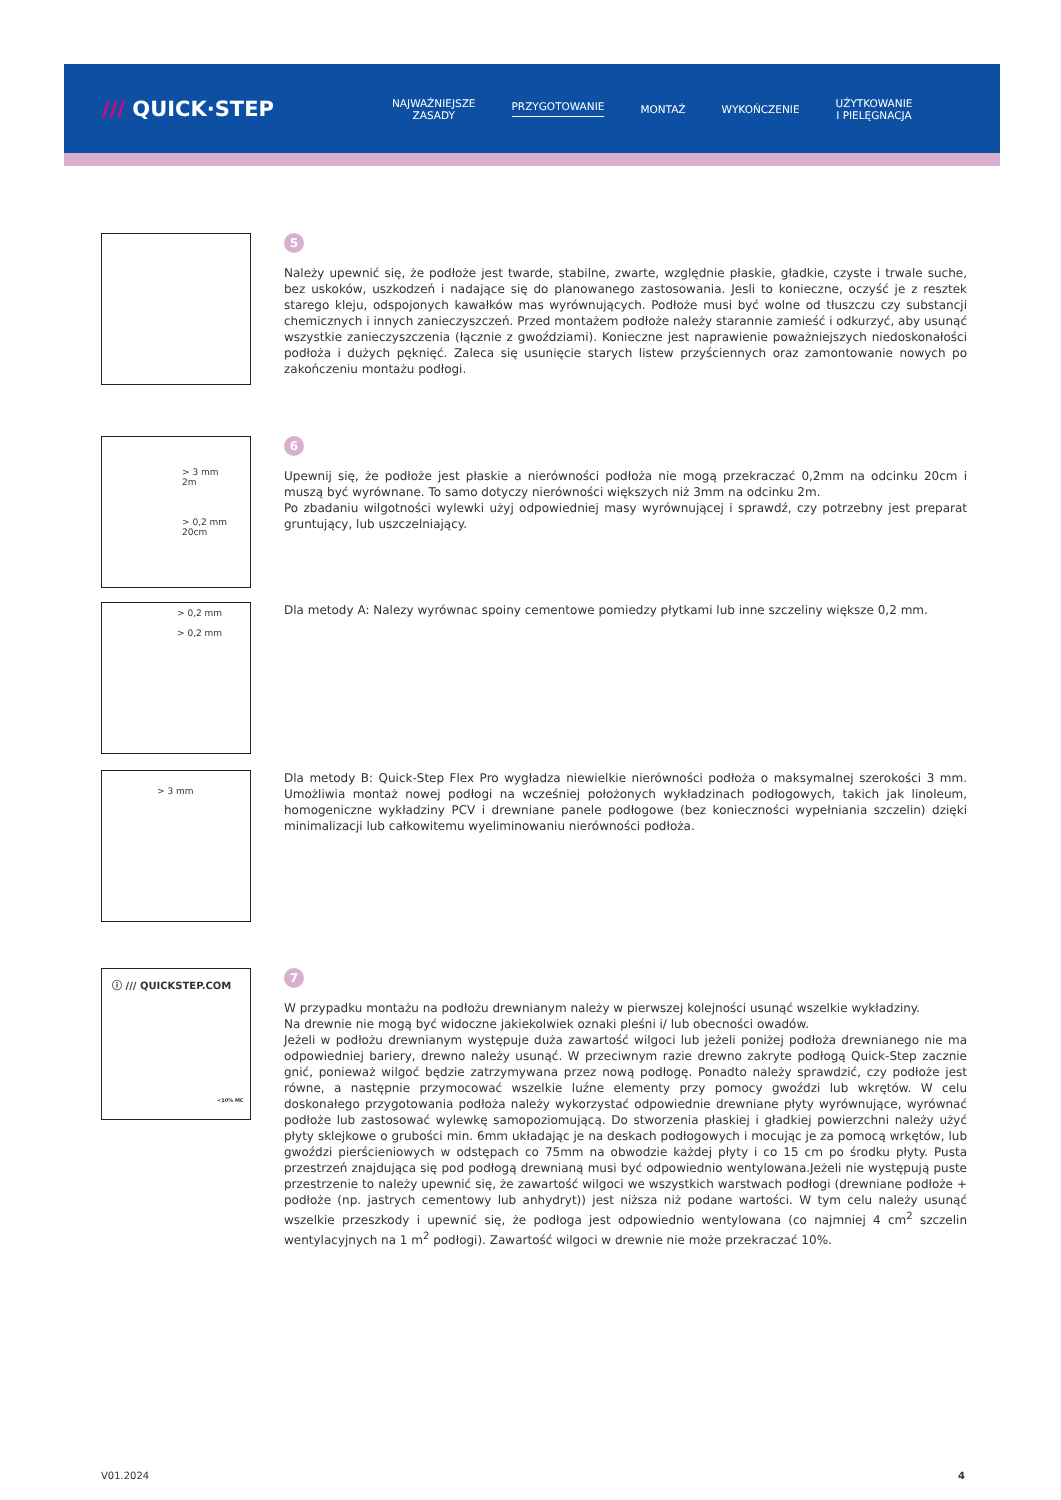/// QUICK·STEP
NAJWAŻNIEJSZE
ZASADY
PRZYGOTOWANIE MONTAŻ WYKOŃCZENIE
UŻYTKOWANIE
I PIELĘGNACJA
5
Należy upewnić się, że podłoże jest twarde, stabilne, zwarte, względnie płaskie, gładkie, czyste i trwale suche, bez uskoków, uszkodzeń i nadające się do planowanego zastosowania. Jesli to konieczne, oczyść je z resztek starego kleju, odspojonych kawałków mas wyrównujących. Podłoże musi być wolne od tłuszczu czy substancji chemicznych i innych zanieczyszczeń. Przed montażem podłoże należy starannie zamieść i odkurzyć, aby usunąć wszystkie zanieczyszczenia (łącznie z gwoździami). Konieczne jest naprawienie poważniejszych niedoskonałości podłoża i dużych pęknięć. Zaleca się usunięcie starych listew przyściennych oraz zamontowanie nowych po zakończeniu montażu podłogi.
> 3 mm
2m
> 0,2 mm
20cm
6
Upewnij się, że podłoże jest płaskie a nierówności podłoża nie mogą przekraczać 0,2mm na odcinku 20cm i muszą być wyrównane. To samo dotyczy nierówności większych niż 3mm na odcinku 2m.
Po zbadaniu wilgotności wylewki użyj odpowiedniej masy wyrównującej i sprawdź, czy potrzebny jest preparat gruntujący, lub uszczelniający.
> 0,2 mm
> 0,2 mm
Dla metody A: Nalezy wyrównac spoiny cementowe pomiedzy płytkami lub inne szczeliny większe 0,2 mm.
> 3 mm
Dla metody B: Quick-Step Flex Pro wygładza niewielkie nierówności podłoża o maksymalnej szerokości 3 mm. Umożliwia montaż nowej podłogi na wcześniej położonych wykładzinach podłogowych, takich jak linoleum, homogeniczne wykładziny PCV i drewniane panele podłogowe (bez konieczności wypełniania szczelin) dzięki minimalizacji lub całkowitemu wyeliminowaniu nierówności podłoża.
ⓘ /// QUICKSTEP.COM
<10% MC
7
W przypadku montażu na podłożu drewnianym należy w pierwszej kolejności usunąć wszelkie wykładziny.
Na drewnie nie mogą być widoczne jakiekolwiek oznaki pleśni i/ lub obecności owadów.
Jeżeli w podłożu drewnianym występuje duża zawartość wilgoci lub jeżeli poniżej podłoża drewnianego nie ma odpowiedniej bariery, drewno należy usunąć. W przeciwnym razie drewno zakryte podłogą Quick-Step zacznie gnić, ponieważ wilgoć będzie zatrzymywana przez nową podłogę. Ponadto należy sprawdzić, czy podłoże jest równe, a następnie przymocować wszelkie luźne elementy przy pomocy gwoździ lub wkrętów. W celu doskonałego przygotowania podłoża należy wykorzystać odpowiednie drewniane płyty wyrównujące, wyrównać podłoże lub zastosować wylewkę samopoziomującą. Do stworzenia płaskiej i gładkiej powierzchni należy użyć płyty sklejkowe o grubości min. 6mm układając je na deskach podłogowych i mocując je za pomocą wrkętów, lub gwoździ pierścieniowych w odstępach co 75mm na obwodzie każdej płyty i co 15 cm po środku płyty. Pusta przestrzeń znajdująca się pod podłogą drewnianą musi być odpowiednio wentylowana.Jeżeli nie występują puste przestrzenie to należy upewnić się, że zawartość wilgoci we wszystkich warstwach podłogi (drewniane podłoże + podłoże (np. jastrych cementowy lub anhydryt)) jest niższa niż podane wartości. W tym celu należy usunąć wszelkie przeszkody i upewnić się, że podłoga jest odpowiednio wentylowana (co najmniej 4 cm<sup>2</sup> szczelin wentylacyjnych na 1 m<sup>2</sup> podłogi). Zawartość wilgoci w drewnie nie może przekraczać 10%.
V01.2024 4